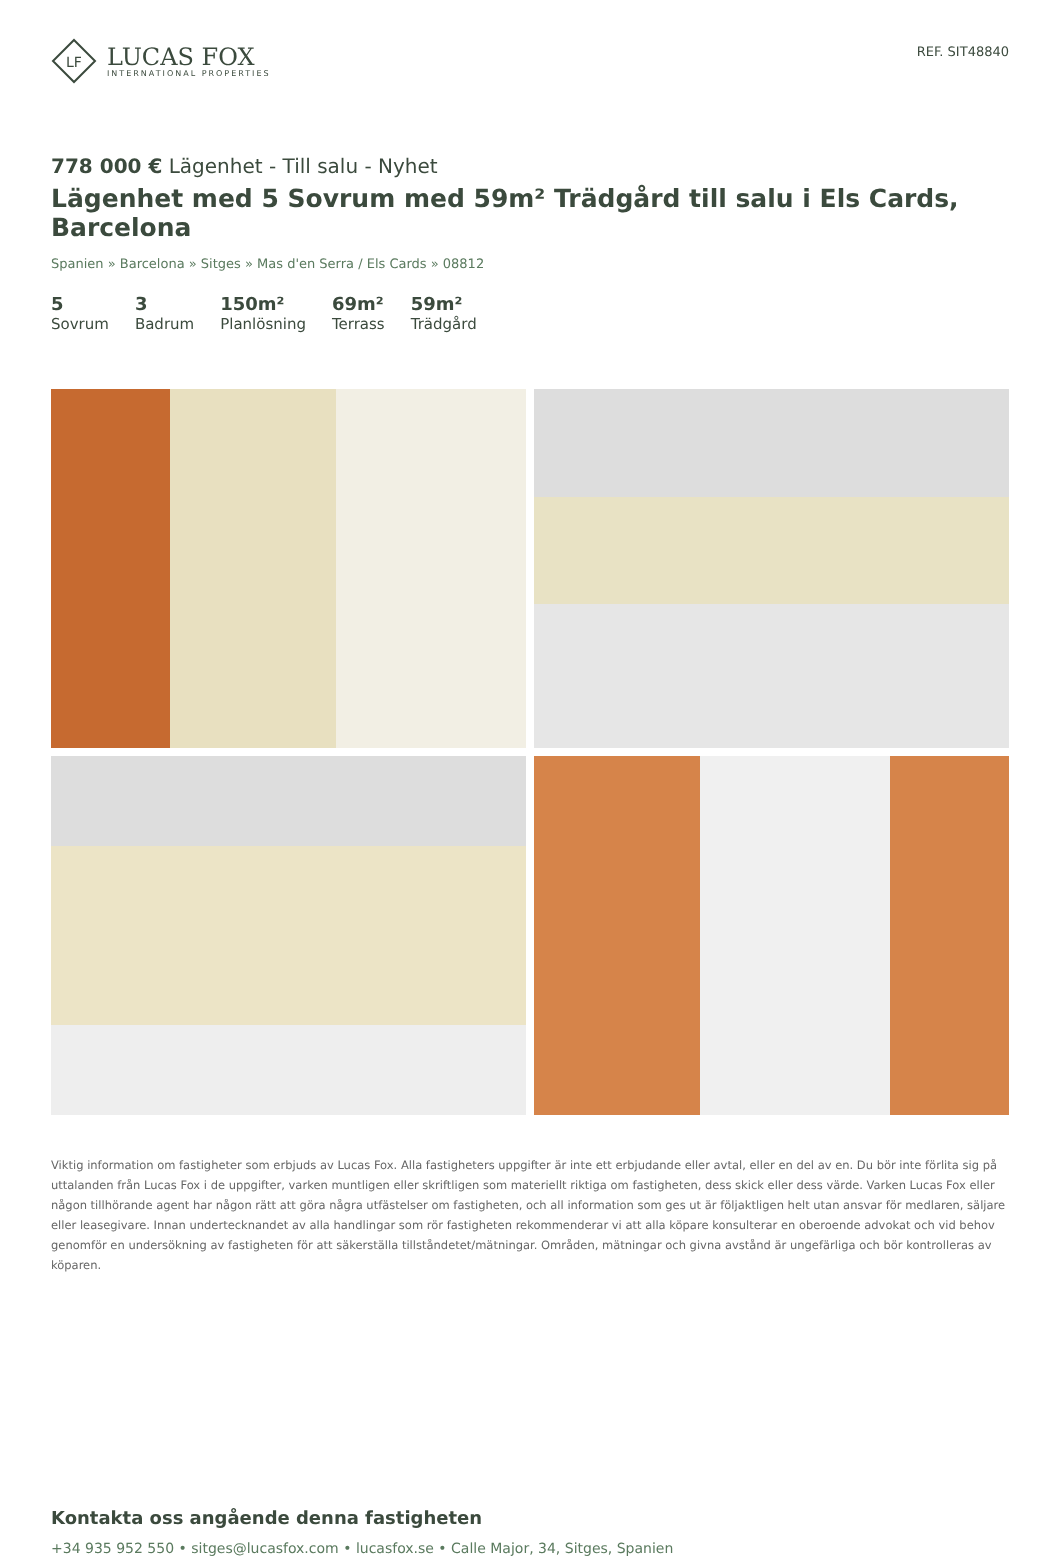LF
LUCAS FOX
INTERNATIONAL PROPERTIES
REF. SIT48840
778 000 € Lägenhet - Till salu - Nyhet
Lägenhet med 5 Sovrum med 59m² Trädgård till salu i Els Cards, Barcelona
Spanien » Barcelona » Sitges » Mas d'en Serra / Els Cards » 08812
5
Sovrum
3
Badrum
150m²
Planlösning
69m²
Terrass
59m²
Trädgård
Viktig information om fastigheter som erbjuds av Lucas Fox. Alla fastigheters uppgifter är inte ett erbjudande eller avtal, eller en del av en. Du bör inte förlita sig på uttalanden från Lucas Fox i de uppgifter, varken muntligen eller skriftligen som materiellt riktiga om fastigheten, dess skick eller dess värde. Varken Lucas Fox eller någon tillhörande agent har någon rätt att göra några utfästelser om fastigheten, och all information som ges ut är följaktligen helt utan ansvar för medlaren, säljare eller leasegivare. Innan undertecknandet av alla handlingar som rör fastigheten rekommenderar vi att alla köpare konsulterar en oberoende advokat och vid behov genomför en undersökning av fastigheten för att säkerställa tillståndetet/mätningar. Områden, mätningar och givna avstånd är ungefärliga och bör kontrolleras av köparen.
Kontakta oss angående denna fastigheten
+34 935 952 550 • sitges@lucasfox.com • lucasfox.se • Calle Major, 34, Sitges, Spanien